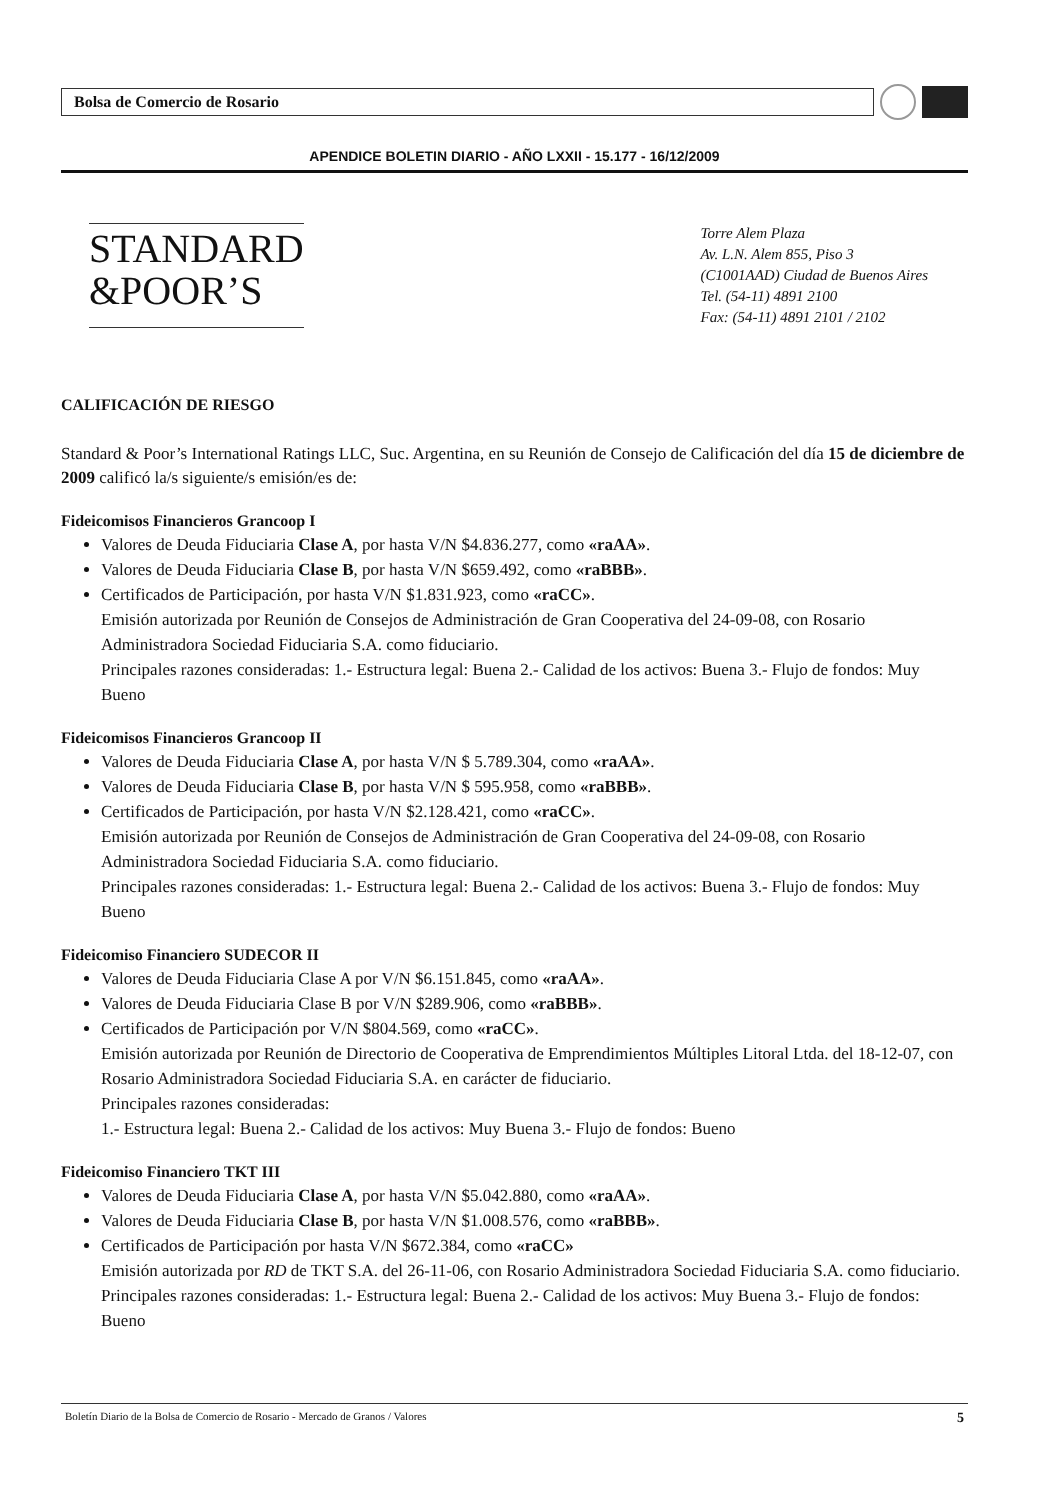Bolsa de Comercio de Rosario
APENDICE BOLETIN DIARIO - AÑO LXXII - 15.177 - 16/12/2009
STANDARD
&POOR’S
Torre Alem Plaza
Av. L.N. Alem 855, Piso 3
(C1001AAD) Ciudad de Buenos Aires
Tel. (54-11) 4891 2100
Fax: (54-11) 4891 2101 / 2102
CALIFICACIÓN DE RIESGO
Standard & Poor’s International Ratings LLC, Suc. Argentina, en su Reunión de Consejo de Calificación del día 15 de diciembre de 2009 calificó la/s siguiente/s emisión/es de:
Fideicomisos Financieros Grancoop I
Valores de Deuda Fiduciaria Clase A, por hasta V/N $4.836.277, como «raAA».
Valores de Deuda Fiduciaria Clase B, por hasta V/N $659.492, como «raBBB».
Certificados de Participación, por hasta V/N $1.831.923, como «raCC».
Emisión autorizada por Reunión de Consejos de Administración de Gran Cooperativa del 24-09-08, con Rosario Administradora Sociedad Fiduciaria S.A. como fiduciario.
Principales razones consideradas: 1.- Estructura legal: Buena 2.- Calidad de los activos: Buena 3.- Flujo de fondos: Muy Bueno
Fideicomisos Financieros Grancoop II
Valores de Deuda Fiduciaria Clase A, por hasta V/N $ 5.789.304, como «raAA».
Valores de Deuda Fiduciaria Clase B, por hasta V/N $ 595.958, como «raBBB».
Certificados de Participación, por hasta V/N $2.128.421, como «raCC».
Emisión autorizada por Reunión de Consejos de Administración de Gran Cooperativa del 24-09-08, con Rosario Administradora Sociedad Fiduciaria S.A. como fiduciario.
Principales razones consideradas: 1.- Estructura legal: Buena 2.- Calidad de los activos: Buena 3.- Flujo de fondos: Muy Bueno
Fideicomiso Financiero SUDECOR II
Valores de Deuda Fiduciaria Clase A por V/N $6.151.845, como «raAA».
Valores de Deuda Fiduciaria Clase B por V/N $289.906, como «raBBB».
Certificados de Participación por V/N $804.569, como «raCC».
Emisión autorizada por Reunión de Directorio de Cooperativa de Emprendimientos Múltiples Litoral Ltda. del 18-12-07, con Rosario Administradora Sociedad Fiduciaria S.A. en carácter de fiduciario.
Principales razones consideradas:
1.- Estructura legal: Buena 2.- Calidad de los activos: Muy Buena 3.- Flujo de fondos: Bueno
Fideicomiso Financiero TKT III
Valores de Deuda Fiduciaria Clase A, por hasta V/N $5.042.880, como «raAA».
Valores de Deuda Fiduciaria Clase B, por hasta V/N $1.008.576, como «raBBB».
Certificados de Participación por hasta V/N $672.384, como «raCC»
Emisión autorizada por RD de TKT S.A. del 26-11-06, con Rosario Administradora Sociedad Fiduciaria S.A. como fiduciario. Principales razones consideradas: 1.- Estructura legal: Buena 2.- Calidad de los activos: Muy Buena 3.- Flujo de fondos: Bueno
Boletín Diario de la Bolsa de Comercio de Rosario - Mercado de Granos / Valores 5